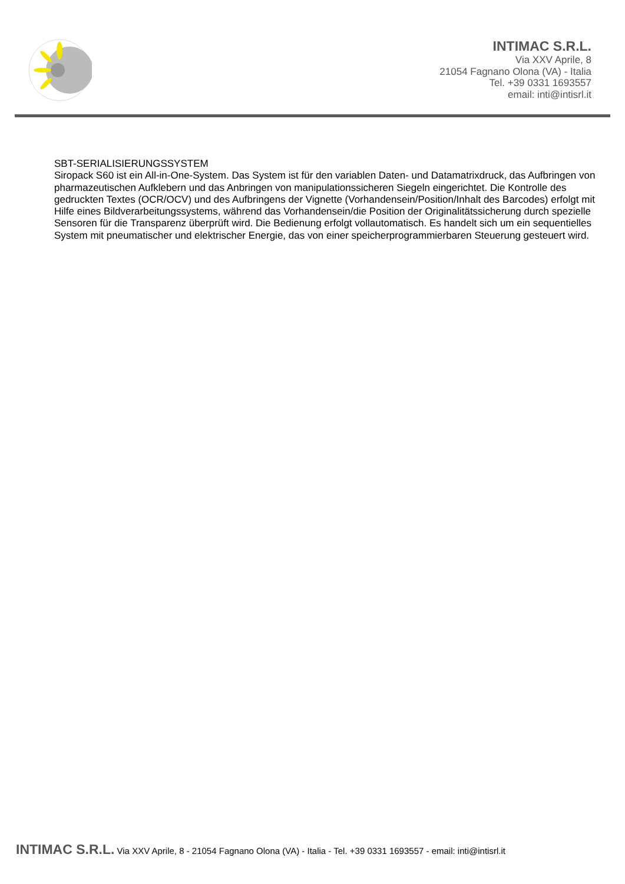INTIMAC S.R.L.
Via XXV Aprile, 8
21054 Fagnano Olona (VA) - Italia
Tel. +39 0331 1693557
email: inti@intisrl.it
SBT-SERIALISIERUNGSSYSTEM
Siropack S60 ist ein All-in-One-System. Das System ist für den variablen Daten- und Datamatrixdruck, das Aufbringen von pharmazeutischen Aufklebern und das Anbringen von manipulationssicheren Siegeln eingerichtet. Die Kontrolle des gedruckten Textes (OCR/OCV) und des Aufbringens der Vignette (Vorhandensein/Position/Inhalt des Barcodes) erfolgt mit Hilfe eines Bildverarbeitungssystems, während das Vorhandensein/die Position der Originalitätssicherung durch spezielle Sensoren für die Transparenz überprüft wird. Die Bedienung erfolgt vollautomatisch. Es handelt sich um ein sequentielles System mit pneumatischer und elektrischer Energie, das von einer speicherprogrammierbaren Steuerung gesteuert wird.
INTIMAC S.R.L. Via XXV Aprile, 8 - 21054 Fagnano Olona (VA) - Italia - Tel. +39 0331 1693557 - email: inti@intisrl.it